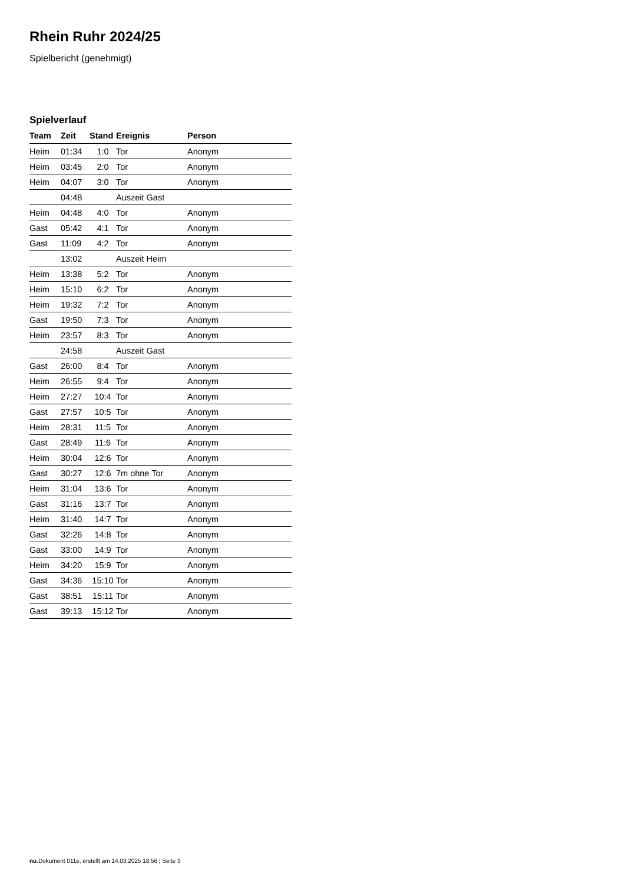Rhein Ruhr 2024/25
Spielbericht (genehmigt)
Spielverlauf
| Team | Zeit | Stand | Ereignis | Person |
| --- | --- | --- | --- | --- |
| Heim | 01:34 | 1:0 | Tor | Anonym |
| Heim | 03:45 | 2:0 | Tor | Anonym |
| Heim | 04:07 | 3:0 | Tor | Anonym |
| | 04:48 | | Auszeit Gast | |
| Heim | 04:48 | 4:0 | Tor | Anonym |
| Gast | 05:42 | 4:1 | Tor | Anonym |
| Gast | 11:09 | 4:2 | Tor | Anonym |
| | 13:02 | | Auszeit Heim | |
| Heim | 13:38 | 5:2 | Tor | Anonym |
| Heim | 15:10 | 6:2 | Tor | Anonym |
| Heim | 19:32 | 7:2 | Tor | Anonym |
| Gast | 19:50 | 7:3 | Tor | Anonym |
| Heim | 23:57 | 8:3 | Tor | Anonym |
| | 24:58 | | Auszeit Gast | |
| Gast | 26:00 | 8:4 | Tor | Anonym |
| Heim | 26:55 | 9:4 | Tor | Anonym |
| Heim | 27:27 | 10:4 | Tor | Anonym |
| Gast | 27:57 | 10:5 | Tor | Anonym |
| Heim | 28:31 | 11:5 | Tor | Anonym |
| Gast | 28:49 | 11:6 | Tor | Anonym |
| Heim | 30:04 | 12:6 | Tor | Anonym |
| Gast | 30:27 | 12:6 | 7m ohne Tor | Anonym |
| Heim | 31:04 | 13:6 | Tor | Anonym |
| Gast | 31:16 | 13:7 | Tor | Anonym |
| Heim | 31:40 | 14:7 | Tor | Anonym |
| Gast | 32:26 | 14:8 | Tor | Anonym |
| Gast | 33:00 | 14:9 | Tor | Anonym |
| Heim | 34:20 | 15:9 | Tor | Anonym |
| Gast | 34:36 | 15:10 | Tor | Anonym |
| Gast | 38:51 | 15:11 | Tor | Anonym |
| Gast | 39:13 | 15:12 | Tor | Anonym |
nu.Dokument 011e, erstellt am 14.03.2025 18:56 | Seite 3